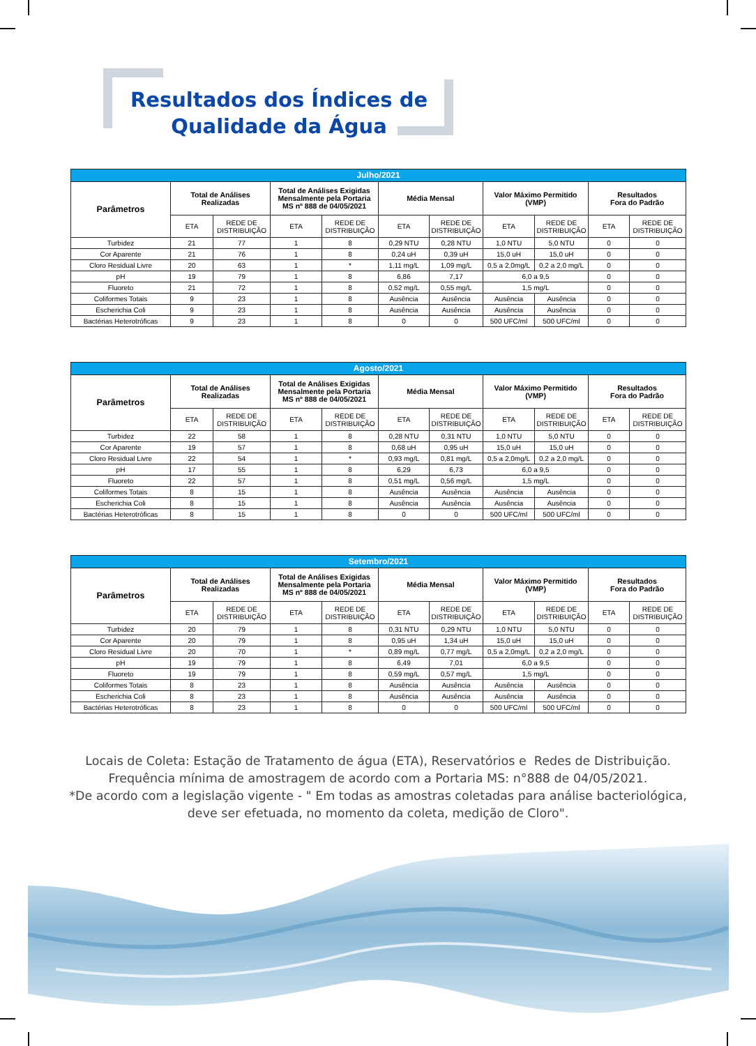Resultados dos Índices de
Qualidade da Água
| Julho/2021 | | | | | | | | | | |
| --- | --- | --- | --- | --- | --- | --- | --- | --- | --- | --- |
| Parâmetros | Total de Análises Realizadas | | Total de Análises Exigidas Mensalmente pela Portaria MS nº 888 de 04/05/2021 | | Média Mensal | | Valor Máximo Permitido (VMP) | | Resultados Fora do Padrão | |
| | ETA | REDE DE DISTRIBUIÇÃO | ETA | REDE DE DISTRIBUIÇÃO | ETA | REDE DE DISTRIBUIÇÃO | ETA | REDE DE DISTRIBUIÇÃO | ETA | REDE DE DISTRIBUIÇÃO |
| Turbidez | 21 | 77 | 1 | 8 | 0,29 NTU | 0,28 NTU | 1,0 NTU | 5,0 NTU | 0 | 0 |
| Cor Aparente | 21 | 76 | 1 | 8 | 0,24 uH | 0,39 uH | 15,0 uH | 15,0 uH | 0 | 0 |
| Cloro Residual Livre | 20 | 63 | 1 | * | 1,11 mg/L | 1,09 mg/L | 0,5 a 2,0mg/L | 0,2 a 2,0 mg/L | 0 | 0 |
| pH | 19 | 79 | 1 | 8 | 6,86 | 7,17 | 6,0 a 9,5 | | 0 | 0 |
| Fluoreto | 21 | 72 | 1 | 8 | 0,52 mg/L | 0,55 mg/L | 1,5 mg/L | | 0 | 0 |
| Coliformes Totais | 9 | 23 | 1 | 8 | Ausência | Ausência | Ausência | Ausência | 0 | 0 |
| Escherichia Coli | 9 | 23 | 1 | 8 | Ausência | Ausência | Ausência | Ausência | 0 | 0 |
| Bactérias Heterotróficas | 9 | 23 | 1 | 8 | 0 | 0 | 500 UFC/ml | 500 UFC/ml | 0 | 0 |
| Agosto/2021 | | | | | | | | | | |
| --- | --- | --- | --- | --- | --- | --- | --- | --- | --- | --- |
| Parâmetros | Total de Análises Realizadas | | Total de Análises Exigidas Mensalmente pela Portaria MS nº 888 de 04/05/2021 | | Média Mensal | | Valor Máximo Permitido (VMP) | | Resultados Fora do Padrão | |
| | ETA | REDE DE DISTRIBUIÇÃO | ETA | REDE DE DISTRIBUIÇÃO | ETA | REDE DE DISTRIBUIÇÃO | ETA | REDE DE DISTRIBUIÇÃO | ETA | REDE DE DISTRIBUIÇÃO |
| Turbidez | 22 | 58 | 1 | 8 | 0,28 NTU | 0,31 NTU | 1,0 NTU | 5,0 NTU | 0 | 0 |
| Cor Aparente | 19 | 57 | 1 | 8 | 0,68 uH | 0,95 uH | 15,0 uH | 15,0 uH | 0 | 0 |
| Cloro Residual Livre | 22 | 54 | 1 | * | 0,93 mg/L | 0,81 mg/L | 0,5 a 2,0mg/L | 0,2 a 2,0 mg/L | 0 | 0 |
| pH | 17 | 55 | 1 | 8 | 6,29 | 6,73 | 6,0 a 9,5 | | 0 | 0 |
| Fluoreto | 22 | 57 | 1 | 8 | 0,51 mg/L | 0,56 mg/L | 1,5 mg/L | | 0 | 0 |
| Coliformes Totais | 8 | 15 | 1 | 8 | Ausência | Ausência | Ausência | Ausência | 0 | 0 |
| Escherichia Coli | 8 | 15 | 1 | 8 | Ausência | Ausência | Ausência | Ausência | 0 | 0 |
| Bactérias Heterotróficas | 8 | 15 | 1 | 8 | 0 | 0 | 500 UFC/ml | 500 UFC/ml | 0 | 0 |
| Setembro/2021 | | | | | | | | | | |
| --- | --- | --- | --- | --- | --- | --- | --- | --- | --- | --- |
| Parâmetros | Total de Análises Realizadas | | Total de Análises Exigidas Mensalmente pela Portaria MS nº 888 de 04/05/2021 | | Média Mensal | | Valor Máximo Permitido (VMP) | | Resultados Fora do Padrão | |
| | ETA | REDE DE DISTRIBUIÇÃO | ETA | REDE DE DISTRIBUIÇÃO | ETA | REDE DE DISTRIBUIÇÃO | ETA | REDE DE DISTRIBUIÇÃO | ETA | REDE DE DISTRIBUIÇÃO |
| Turbidez | 20 | 79 | 1 | 8 | 0,31 NTU | 0,29 NTU | 1,0 NTU | 5,0 NTU | 0 | 0 |
| Cor Aparente | 20 | 79 | 1 | 8 | 0,95 uH | 1,34 uH | 15,0 uH | 15,0 uH | 0 | 0 |
| Cloro Residual Livre | 20 | 70 | 1 | * | 0,89 mg/L | 0,77 mg/L | 0,5 a 2,0mg/L | 0,2 a 2,0 mg/L | 0 | 0 |
| pH | 19 | 79 | 1 | 8 | 6,49 | 7,01 | 6,0 a 9,5 | | 0 | 0 |
| Fluoreto | 19 | 79 | 1 | 8 | 0,59 mg/L | 0,57 mg/L | 1,5 mg/L | | 0 | 0 |
| Coliformes Totais | 8 | 23 | 1 | 8 | Ausência | Ausência | Ausência | Ausência | 0 | 0 |
| Escherichia Coli | 8 | 23 | 1 | 8 | Ausência | Ausência | Ausência | Ausência | 0 | 0 |
| Bactérias Heterotróficas | 8 | 23 | 1 | 8 | 0 | 0 | 500 UFC/ml | 500 UFC/ml | 0 | 0 |
Locais de Coleta: Estação de Tratamento de água (ETA), Reservatórios e Redes de Distribuição.
Frequência mínima de amostragem de acordo com a Portaria MS: n°888 de 04/05/2021.
*De acordo com a legislação vigente - " Em todas as amostras coletadas para análise bacteriológica,
deve ser efetuada, no momento da coleta, medição de Cloro".